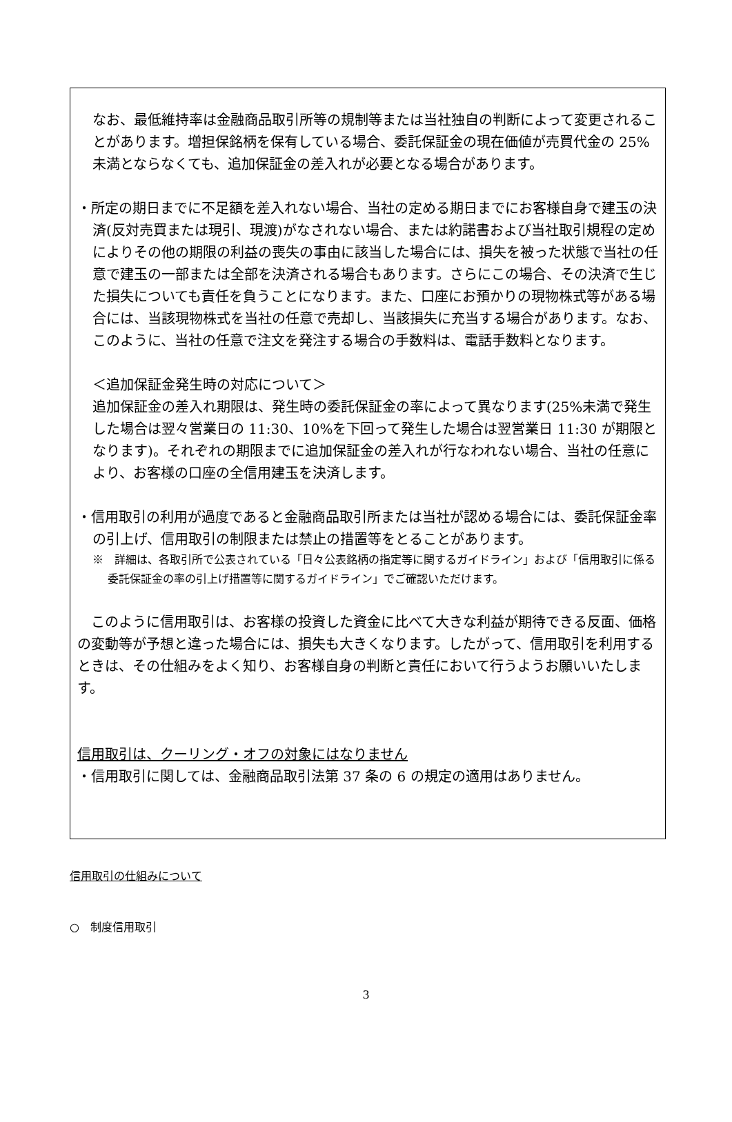なお、最低維持率は金融商品取引所等の規制等または当社独自の判断によって変更されることがあります。増担保銘柄を保有している場合、委託保証金の現在価値が売買代金の 25%未満とならなくても、追加保証金の差入れが必要となる場合があります。
・所定の期日までに不足額を差入れない場合、当社の定める期日までにお客様自身で建玉の決済(反対売買または現引、現渡)がなされない場合、または約諾書および当社取引規程の定めによりその他の期限の利益の喪失の事由に該当した場合には、損失を被った状態で当社の任意で建玉の一部または全部を決済される場合もあります。さらにこの場合、その決済で生じた損失についても責任を負うことになります。また、口座にお預かりの現物株式等がある場合には、当該現物株式を当社の任意で売却し、当該損失に充当する場合があります。なお、このように、当社の任意で注文を発注する場合の手数料は、電話手数料となります。
＜追加保証金発生時の対応について＞
追加保証金の差入れ期限は、発生時の委託保証金の率によって異なります(25%未満で発生した場合は翌々営業日の 11:30、10%を下回って発生した場合は翌営業日 11:30 が期限となります)。それぞれの期限までに追加保証金の差入れが行なわれない場合、当社の任意により、お客様の口座の全信用建玉を決済します。
・信用取引の利用が過度であると金融商品取引所または当社が認める場合には、委託保証金率の引上げ、信用取引の制限または禁止の措置等をとることがあります。
※　詳細は、各取引所で公表されている「日々公表銘柄の指定等に関するガイドライン」および「信用取引に係る委託保証金の率の引上げ措置等に関するガイドライン」でご確認いただけます。
　このように信用取引は、お客様の投資した資金に比べて大きな利益が期待できる反面、価格の変動等が予想と違った場合には、損失も大きくなります。したがって、信用取引を利用するときは、その仕組みをよく知り、お客様自身の判断と責任において行うようお願いいたします。
信用取引は、クーリング・オフの対象にはなりません
・信用取引に関しては、金融商品取引法第 37 条の 6 の規定の適用はありません。
信用取引の仕組みについて
○　制度信用取引
3